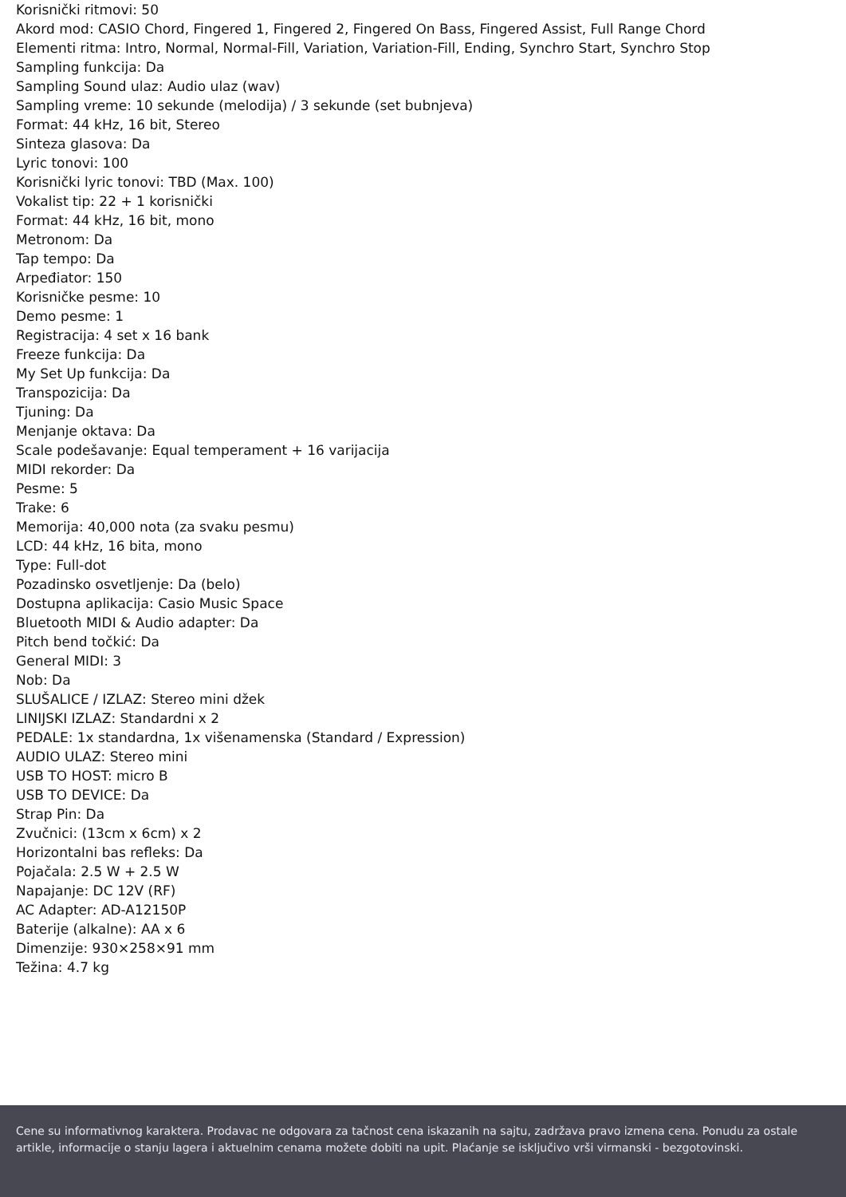Korisnički ritmovi: 50
Akord mod: CASIO Chord, Fingered 1, Fingered 2, Fingered On Bass, Fingered Assist, Full Range Chord
Elementi ritma: Intro, Normal, Normal-Fill, Variation, Variation-Fill, Ending, Synchro Start, Synchro Stop
Sampling funkcija: Da
Sampling Sound ulaz: Audio ulaz (wav)
Sampling vreme: 10 sekunde (melodija) / 3 sekunde (set bubnjeva)
Format: 44 kHz, 16 bit, Stereo
Sinteza glasova: Da
Lyric tonovi: 100
Korisnički lyric tonovi: TBD (Max. 100)
Vokalist tip: 22 + 1 korisnički
Format: 44 kHz, 16 bit, mono
Metronom: Da
Tap tempo: Da
Arpeđiator: 150
Korisničke pesme: 10
Demo pesme: 1
Registracija: 4 set x 16 bank
Freeze funkcija: Da
My Set Up funkcija: Da
Transpozicija: Da
Tjuning: Da
Menjanje oktava: Da
Scale podešavanje: Equal temperament + 16 varijacija
MIDI rekorder: Da
Pesme: 5
Trake: 6
Memorija: 40,000 nota (za svaku pesmu)
LCD: 44 kHz, 16 bita, mono
Type: Full-dot
Pozadinsko osvetljenje: Da (belo)
Dostupna aplikacija: Casio Music Space
Bluetooth MIDI & Audio adapter: Da
Pitch bend točkić: Da
General MIDI: 3
Nob: Da
SLUŠALICE / IZLAZ: Stereo mini džek
LINIJSKI IZLAZ: Standardni x 2
PEDALE: 1x standardna, 1x višenamenska (Standard / Expression)
AUDIO ULAZ: Stereo mini
USB TO HOST: micro B
USB TO DEVICE: Da
Strap Pin: Da
Zvučnici: (13cm x 6cm) x 2
Horizontalni bas refleks: Da
Pojačala: 2.5 W + 2.5 W
Napajanje: DC 12V (RF)
AC Adapter: AD-A12150P
Baterije (alkalne): AA x 6
Dimenzije: 930×258×91 mm
Težina: 4.7 kg
Cene su informativnog karaktera. Prodavac ne odgovara za tačnost cena iskazanih na sajtu, zadržava pravo izmena cena. Ponudu za ostale artikle, informacije o stanju lagera i aktuelnim cenama možete dobiti na upit. Plaćanje se isključivo vrši virmanski - bezgotovinski.